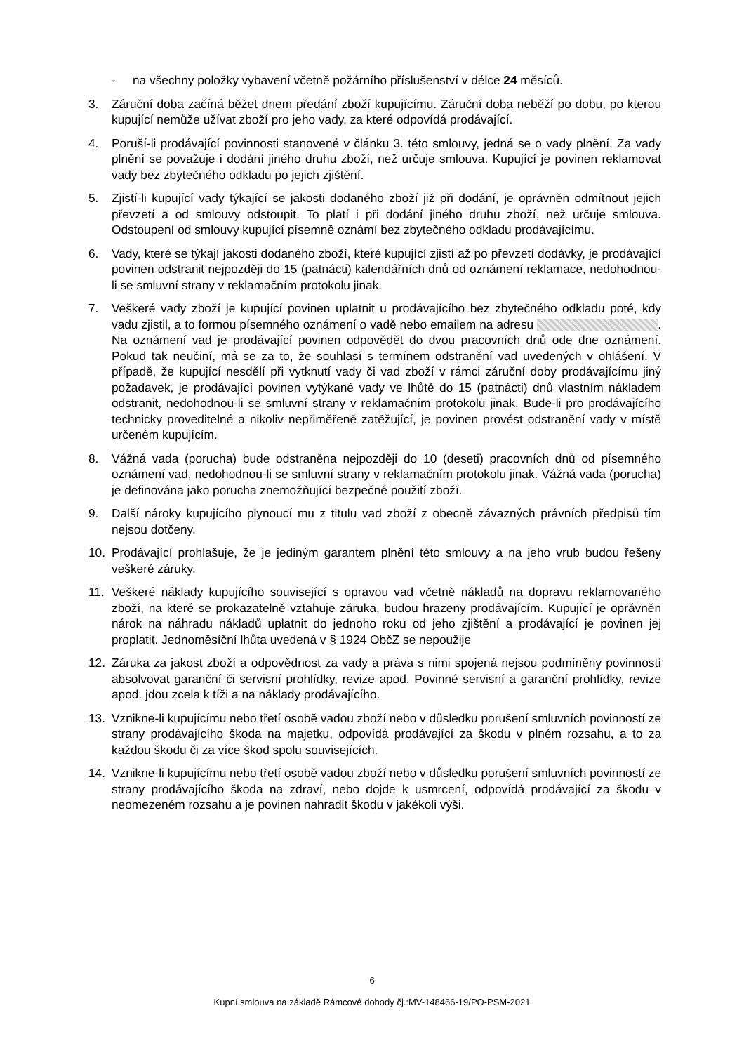- na všechny položky vybavení včetně požárního příslušenství v délce 24 měsíců.
3. Záruční doba začíná běžet dnem předání zboží kupujícímu. Záruční doba neběží po dobu, po kterou kupující nemůže užívat zboží pro jeho vady, za které odpovídá prodávající.
4. Poruší-li prodávající povinnosti stanovené v článku 3. této smlouvy, jedná se o vady plnění. Za vady plnění se považuje i dodání jiného druhu zboží, než určuje smlouva. Kupující je povinen reklamovat vady bez zbytečného odkladu po jejich zjištění.
5. Zjistí-li kupující vady týkající se jakosti dodaného zboží již při dodání, je oprávněn odmítnout jejich převzetí a od smlouvy odstoupit. To platí i při dodání jiného druhu zboží, než určuje smlouva. Odstoupení od smlouvy kupující písemně oznámí bez zbytečného odkladu prodávajícímu.
6. Vady, které se týkají jakosti dodaného zboží, které kupující zjistí až po převzetí dodávky, je prodávající povinen odstranit nejpozději do 15 (patnácti) kalendářních dnů od oznámení reklamace, nedohodnou-li se smluvní strany v reklamačním protokolu jinak.
7. Veškeré vady zboží je kupující povinen uplatnit u prodávajícího bez zbytečného odkladu poté, kdy vadu zjistil, a to formou písemného oznámení o vadě nebo emailem na adresu . Na oznámení vad je prodávající povinen odpovědět do dvou pracovních dnů ode dne oznámení. Pokud tak neučiní, má se za to, že souhlasí s termínem odstranění vad uvedených v ohlášení. V případě, že kupující nesdělí při vytknutí vady či vad zboží v rámci záruční doby prodávajícímu jiný požadavek, je prodávající povinen vytýkané vady ve lhůtě do 15 (patnácti) dnů vlastním nákladem odstranit, nedohodnou-li se smluvní strany v reklamačním protokolu jinak. Bude-li pro prodávajícího technicky proveditelné a nikoliv nepřiměřeně zatěžující, je povinen provést odstranění vady v místě určeném kupujícím.
8. Vážná vada (porucha) bude odstraněna nejpozději do 10 (deseti) pracovních dnů od písemného oznámení vad, nedohodnou-li se smluvní strany v reklamačním protokolu jinak. Vážná vada (porucha) je definována jako porucha znemožňující bezpečné použití zboží.
9. Další nároky kupujícího plynoucí mu z titulu vad zboží z obecně závazných právních předpisů tím nejsou dotčeny.
10. Prodávající prohlašuje, že je jediným garantem plnění této smlouvy a na jeho vrub budou řešeny veškeré záruky.
11. Veškeré náklady kupujícího související s opravou vad včetně nákladů na dopravu reklamovaného zboží, na které se prokazatelně vztahuje záruka, budou hrazeny prodávajícím. Kupující je oprávněn nárok na náhradu nákladů uplatnit do jednoho roku od jeho zjištění a prodávající je povinen jej proplatit. Jednoměsíční lhůta uvedená v § 1924 ObčZ se nepoužije
12. Záruka za jakost zboží a odpovědnost za vady a práva s nimi spojená nejsou podmíněny povinností absolvovat garanční či servisní prohlídky, revize apod. Povinné servisní a garanční prohlídky, revize apod. jdou zcela k tíži a na náklady prodávajícího.
13. Vznikne-li kupujícímu nebo třetí osobě vadou zboží nebo v důsledku porušení smluvních povinností ze strany prodávajícího škoda na majetku, odpovídá prodávající za škodu v plném rozsahu, a to za každou škodu či za více škod spolu souvisejících.
14. Vznikne-li kupujícímu nebo třetí osobě vadou zboží nebo v důsledku porušení smluvních povinností ze strany prodávajícího škoda na zdraví, nebo dojde k usmrcení, odpovídá prodávající za škodu v neomezeném rozsahu a je povinen nahradit škodu v jakékoli výši.
6
Kupní smlouva na základě Rámcové dohody čj.:MV-148466-19/PO-PSM-2021